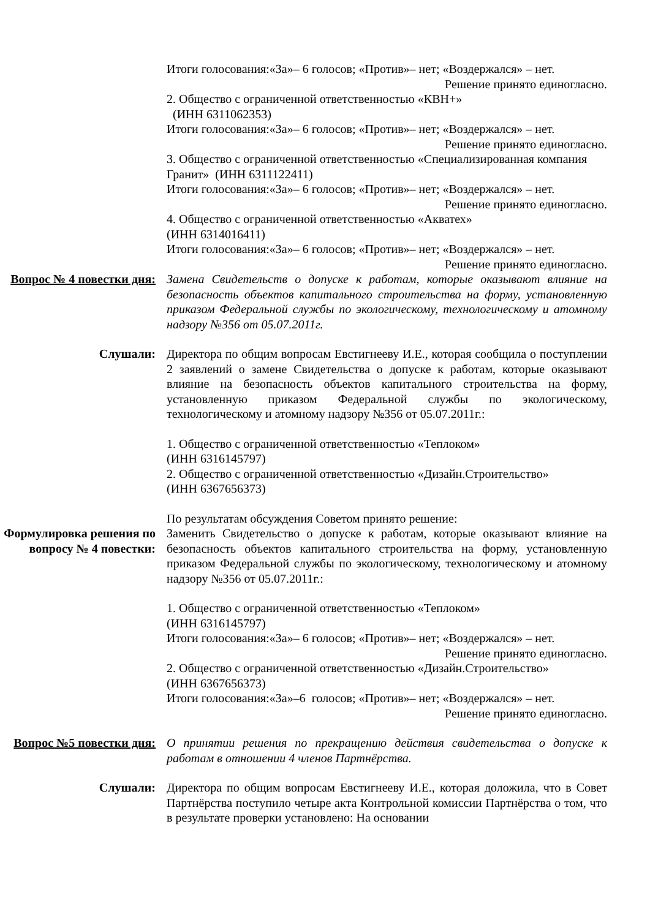Итоги голосования:«За»– 6 голосов; «Против»– нет; «Воздержался» – нет.
Решение принято единогласно.
2. Общество с ограниченной ответственностью «КВН+»
(ИНН 6311062353)
Итоги голосования:«За»– 6 голосов; «Против»– нет; «Воздержался» – нет.
Решение принято единогласно.
3. Общество с ограниченной ответственностью «Специализированная компания Гранит» (ИНН 6311122411)
Итоги голосования:«За»– 6 голосов; «Против»– нет; «Воздержался» – нет.
Решение принято единогласно.
4. Общество с ограниченной ответственностью «Акватех»
(ИНН 6314016411)
Итоги голосования:«За»– 6 голосов; «Против»– нет; «Воздержался» – нет.
Решение принято единогласно.
Вопрос № 4 повестки дня:
Замена Свидетельств о допуске к работам, которые оказывают влияние на безопасность объектов капитального строительства на форму, установленную приказом Федеральной службы по экологическому, технологическому и атомному надзору №356 от 05.07.2011г.
Слушали: Директора по общим вопросам Евстигнееву И.Е., которая сообщила о поступлении 2 заявлений о замене Свидетельства о допуске к работам, которые оказывают влияние на безопасность объектов капитального строительства на форму, установленную приказом Федеральной службы по экологическому, технологическому и атомному надзору №356 от 05.07.2011г.:
1. Общество с ограниченной ответственностью «Теплоком»
(ИНН 6316145797)
2. Общество с ограниченной ответственностью «Дизайн.Строительство»
(ИНН 6367656373)
По результатам обсуждения Советом принято решение:
Формулировка решения по вопросу № 4 повестки:
Заменить Свидетельство о допуске к работам, которые оказывают влияние на безопасность объектов капитального строительства на форму, установленную приказом Федеральной службы по экологическому, технологическому и атомному надзору №356 от 05.07.2011г.:
1. Общество с ограниченной ответственностью «Теплоком»
(ИНН 6316145797)
Итоги голосования:«За»– 6 голосов; «Против»– нет; «Воздержался» – нет.
Решение принято единогласно.
2. Общество с ограниченной ответственностью «Дизайн.Строительство»
(ИНН 6367656373)
Итоги голосования:«За»–6 голосов; «Против»– нет; «Воздержался» – нет.
Решение принято единогласно.
Вопрос №5 повестки дня:
О принятии решения по прекращению действия свидетельства о допуске к работам в отношении 4 членов Партнёрства.
Слушали: Директора по общим вопросам Евстигнееву И.Е., которая доложила, что в Совет Партнёрства поступило четыре акта Контрольной комиссии Партнёрства о том, что в результате проверки установлено: На основании